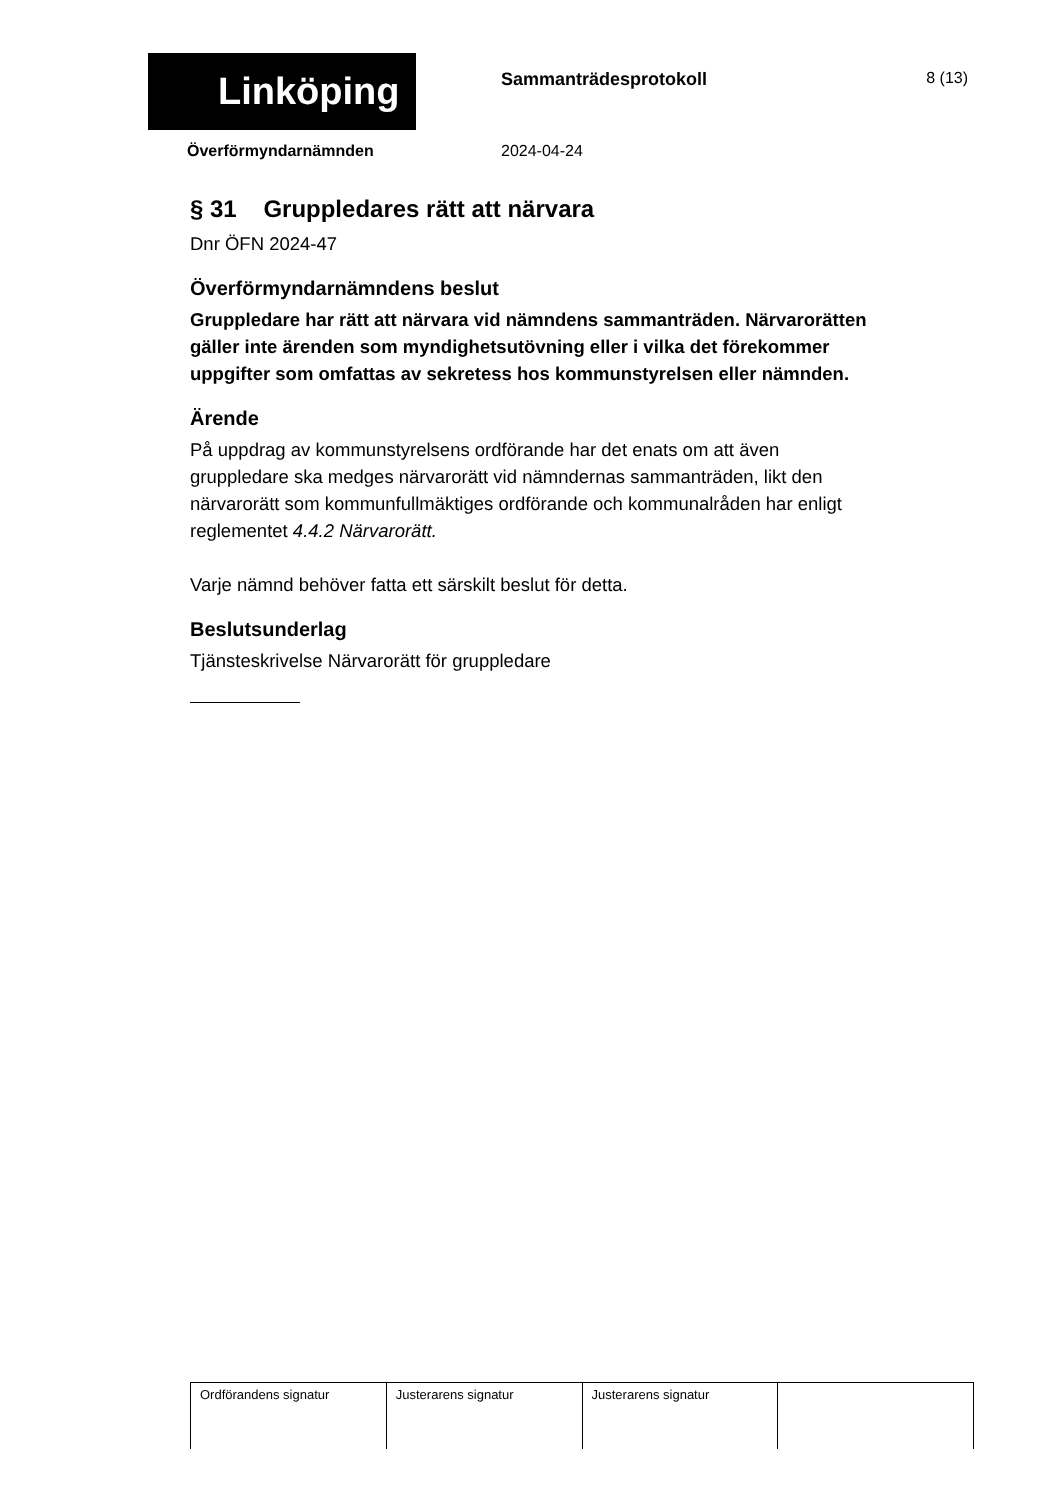Linköping Sammanträdesprotokoll 8 (13)
Överförmyndarnämnden 2024-04-24
§ 31 Gruppledares rätt att närvara
Dnr ÖFN 2024-47
Överförmyndarnämndens beslut
Gruppledare har rätt att närvara vid nämndens sammanträden. Närvarorätten gäller inte ärenden som myndighetsutövning eller i vilka det förekommer uppgifter som omfattas av sekretess hos kommunstyrelsen eller nämnden.
Ärende
På uppdrag av kommunstyrelsens ordförande har det enats om att även gruppledare ska medges närvarorätt vid nämndernas sammanträden, likt den närvarorätt som kommunfullmäktiges ordförande och kommunalråden har enligt reglementet 4.4.2 Närvarorätt.
Varje nämnd behöver fatta ett särskilt beslut för detta.
Beslutsunderlag
Tjänsteskrivelse Närvarorätt för gruppledare
| Ordförandens signatur | Justerarens signatur | Justerarens signatur | |